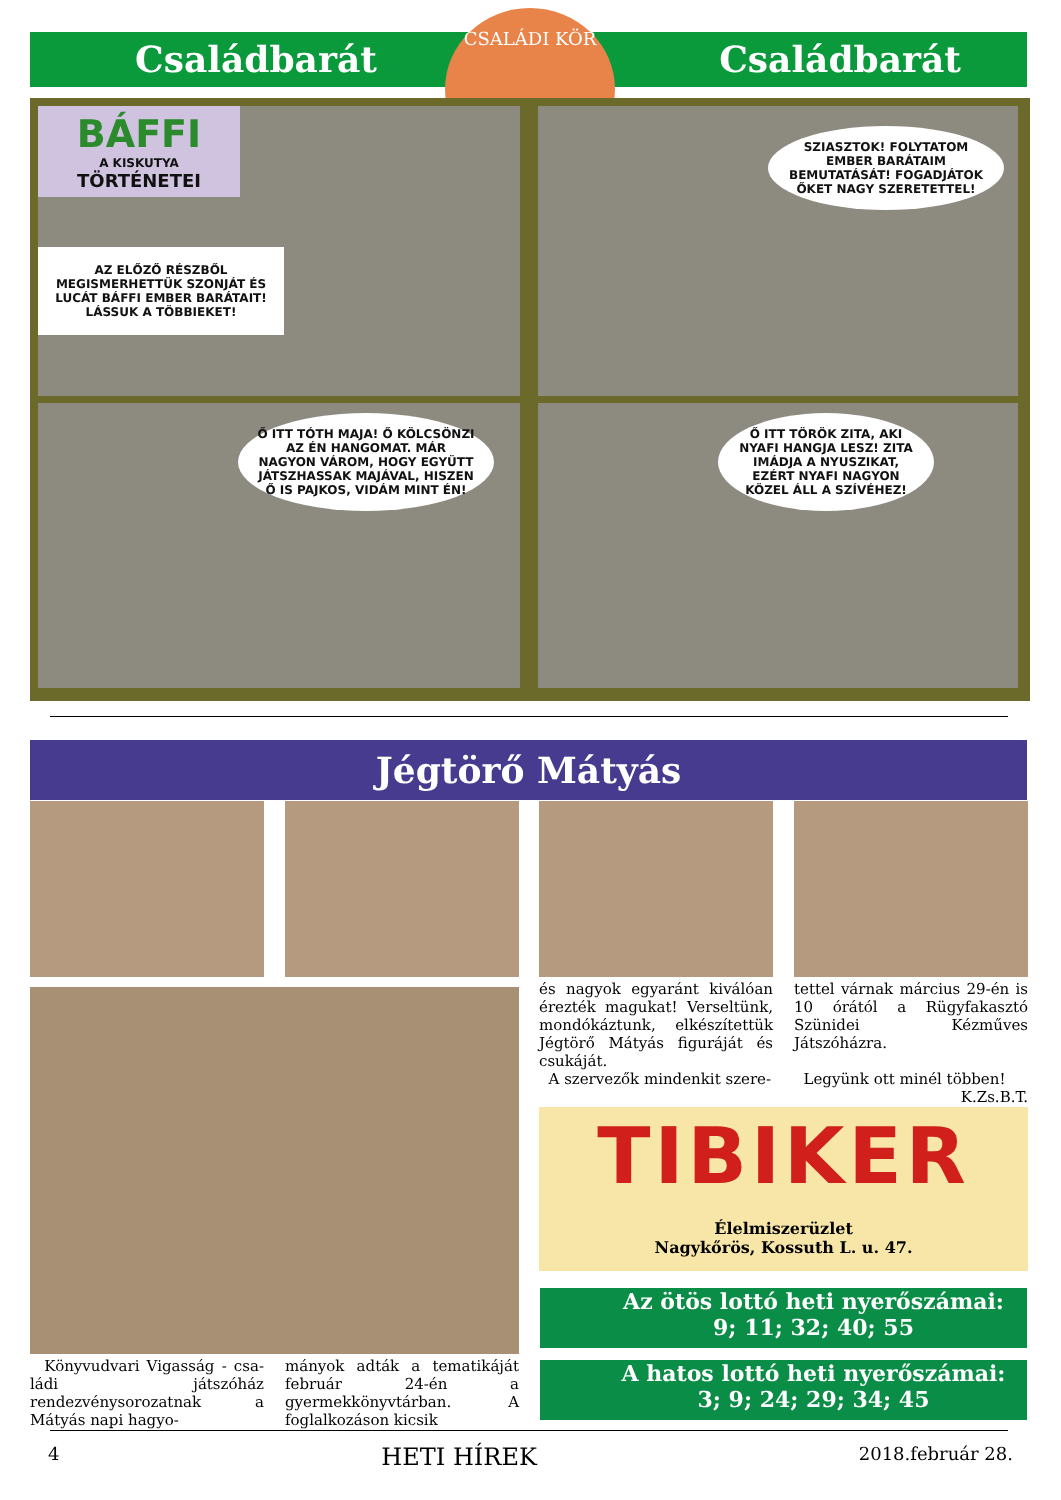Családbarát Családbarát
CSALÁDI KÖR
BÁFFI
A KISKUTYA
TÖRTÉNETEI
AZ ELŐZŐ RÉSZBŐL MEGISMERHETTÜK SZONJÁT ÉS LUCÁT BÁFFI EMBER BARÁTAIT! LÁSSUK A TÖBBIEKET!
SZIASZTOK! FOLYTATOM EMBER BARÁTAIM BEMUTATÁSÁT! FOGADJÁTOK ŐKET NAGY SZERETETTEL!
Ő ITT TÓTH MAJA! Ő KÖLCSÖNZI AZ ÉN HANGOMAT. MÁR NAGYON VÁROM, HOGY EGYÜTT JÁTSZHASSAK MAJÁVAL, HISZEN Ő IS PAJKOS, VIDÁM MINT ÉN!
Ő ITT TÖRÖK ZITA, AKI NYAFI HANGJA LESZ! ZITA IMÁDJA A NYUSZIKAT, EZÉRT NYAFI NAGYON KÖZEL ÁLL A SZÍVÉHEZ!
Jégtörő Mátyás
és nagyok egyaránt kiválóan érezték magukat! Verseltünk, mondókáztunk, elkészítettük Jégtörő Mátyás figuráját és csu­káját.
A szervezők mindenkit szere-
tettel várnak március 29-én is 10 órától a Rügyfakasztó Szünidei Kézműves Játszóházra.
Legyünk ott minél többen!
K.Zs.B.T.
Könyvudvari Vigasság - csa­ládi játszóház rendezvénysorozatnak a Mátyás napi hagyo-
mányok adták a tematikáját február 24-én a gyermekkönyvtárban. A foglalkozáson kicsik
TIBIKER
Élelmiszerüzlet
Nagykőrös, Kossuth L. u. 47.
Az ötös lottó heti nyerőszámai:
9; 11; 32; 40; 55
A hatos lottó heti nyerőszámai:
3; 9; 24; 29; 34; 45
4 HETI HÍREK 2018.február 28.